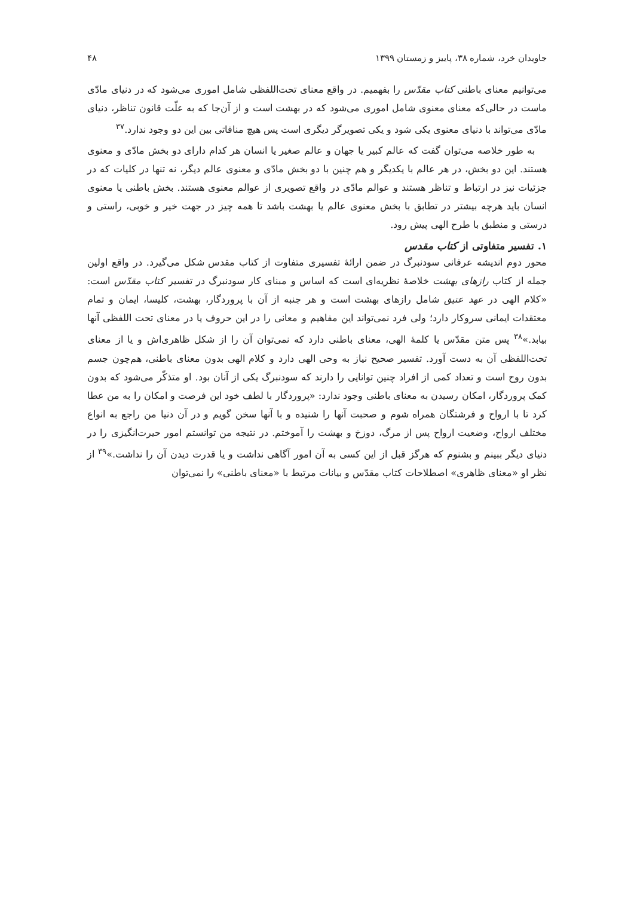جاویدان خرد، شماره ۳۸، پاییز و زمستان ۱۳۹۹ ۴۸
می‌توانیم معنای باطنی کتاب مقدّس را بفهمیم. در واقع معنای تحت‌اللفظی شامل اموری می‌شود که در دنیای مادّی ماست در حالی‌که معنای معنوی شامل اموری می‌شود که در بهشت است و از آن‌جا که به علّت قانون تناظر، دنیای مادّی می‌تواند با دنیای معنوی یکی شود و یکی تصویرگر دیگری است پس هیچ منافاتی بین این دو وجود ندارد.<sup>۳۷</sup>
به طور خلاصه می‌توان گفت که عالم کبیر یا جهان و عالم صغیر یا انسان هر کدام دارای دو بخش مادّی و معنوی هستند. این دو بخش، در هر عالم با یکدیگر و هم چنین با دو بخش مادّی و معنوی عالم دیگر، نه تنها در کلیات که در جزئیات نیز در ارتباط و تناظر هستند و عوالم مادّی در واقع تصویری از عوالم معنوی هستند. بخش باطنی یا معنوی انسان باید هرچه بیشتر در تطابق با بخش معنوی عالم یا بهشت باشد تا همه چیز در جهت خیر و خوبی، راستی و درستی و منطبق با طرح الهی پیش رود.
۱. تفسیر متفاوتی از کتاب مقدس
محور دوم اندیشه عرفانی سودنبرگ در ضمن ارائهٔ تفسیری متفاوت از کتاب مقدس شکل می‌گیرد. در واقع اولین جمله از کتاب رازهای بهشت خلاصهٔ نظریه‌ای است که اساس و مبنای کار سودنبرگ در تفسیر کتاب مقدّس است: «کلام الهی در عهد عتیق شامل رازهای بهشت است و هر جنبه از آن با پروردگار، بهشت، کلیسا، ایمان و تمام معتقدات ایمانی سروکار دارد؛ ولی فرد نمی‌تواند این مفاهیم و معانی را در این حروف یا در معنای تحت اللفظی آنها بیابد.»<sup>۳۸</sup> پس متن مقدّس یا کلمهٔ الهی، معنای باطنی دارد که نمی‌توان آن را از شکل ظاهری‌اش و یا از معنای تحت‌اللفظی آن به دست آورد. تفسیر صحیح نیاز به وحی الهی دارد و کلام الهی بدون معنای باطنی، هم‌چون جسم بدون روح است و تعداد کمی از افراد چنین توانایی را دارند که سودنبرگ یکی از آنان بود. او متذکّر می‌شود که بدون کمک پروردگار، امکان رسیدن به معنای باطنی وجود ندارد: «پروردگار با لطف خود این فرصت و امکان را به من عطا کرد تا با ارواح و فرشتگان همراه شوم و صحبت آنها را شنیده و با آنها سخن گویم و در آن دنیا من راجع به انواع مختلف ارواح، وضعیت ارواح پس از مرگ، دوزخ و بهشت را آموختم. در نتیجه من توانستم امور حیرت‌انگیزی را در دنیای دیگر ببینم و بشنوم که هرگز قبل از این کسی به آن امور آگاهی نداشت و یا قدرت دیدن آن را نداشت.»<sup>۳۹</sup> از نظر او «معنای ظاهری» اصطلاحات کتاب مقدّس و بیانات مرتبط با «معنای باطنی» را نمی‌توان